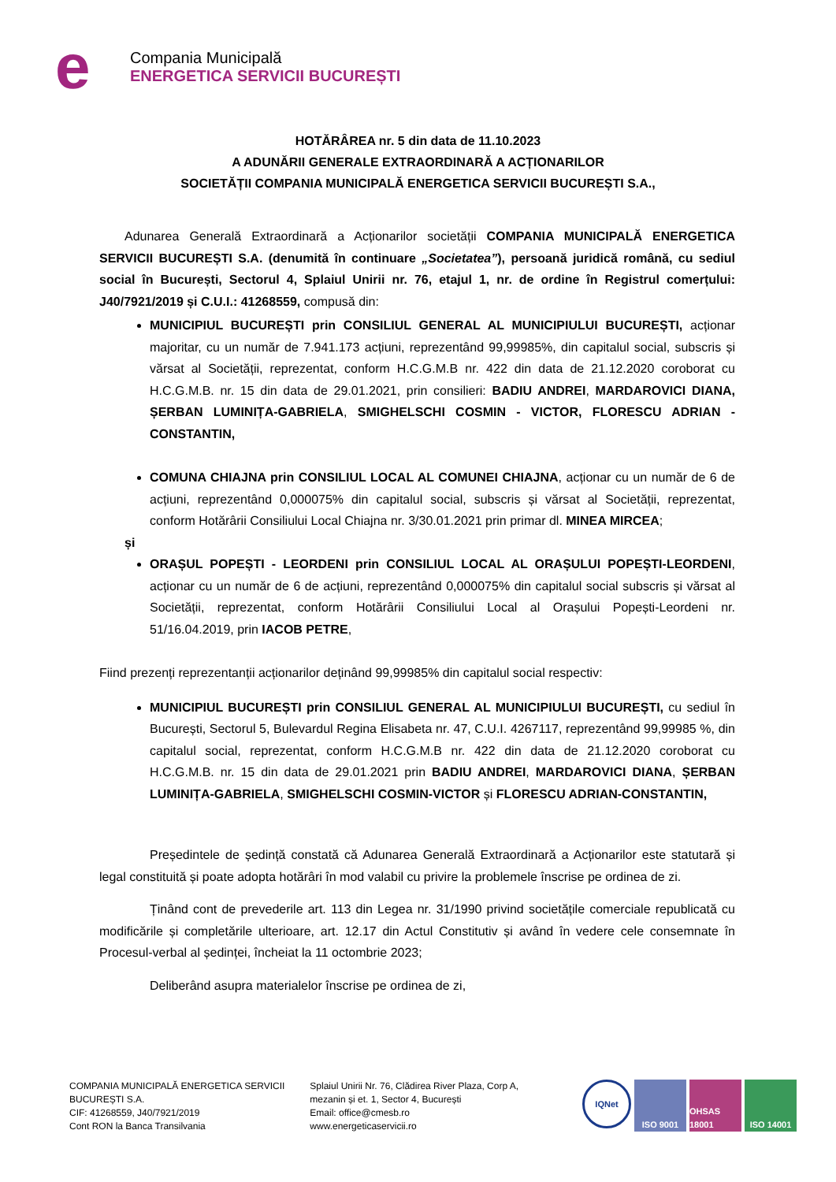e
Compania Municipală
ENERGETICA SERVICII BUCUREȘTI
HOTĂRÂREA nr. 5 din data de 11.10.2023
A ADUNĂRII GENERALE EXTRAORDINARĂ A ACȚIONARILOR
SOCIETĂȚII COMPANIA MUNICIPALĂ ENERGETICA SERVICII BUCUREȘTI S.A.,
Adunarea Generală Extraordinară a Acționarilor societății COMPANIA MUNICIPALĂ ENERGETICA SERVICII BUCUREȘTI S.A. (denumită în continuare „Societatea”), persoană juridică română, cu sediul social în București, Sectorul 4, Splaiul Unirii nr. 76, etajul 1, nr. de ordine în Registrul comerțului: J40/7921/2019 și C.U.I.: 41268559, compusă din:
MUNICIPIUL BUCUREȘTI prin CONSILIUL GENERAL AL MUNICIPIULUI BUCUREȘTI, acționar majoritar, cu un număr de 7.941.173 acțiuni, reprezentând 99,99985%, din capitalul social, subscris și vărsat al Societății, reprezentat, conform H.C.G.M.B nr. 422 din data de 21.12.2020 coroborat cu H.C.G.M.B. nr. 15 din data de 29.01.2021, prin consilieri: BADIU ANDREI, MARDAROVICI DIANA, ȘERBAN LUMINIȚA-GABRIELA, SMIGHELSCHI COSMIN - VICTOR, FLORESCU ADRIAN - CONSTANTIN,
COMUNA CHIAJNA prin CONSILIUL LOCAL AL COMUNEI CHIAJNA, acționar cu un număr de 6 de acțiuni, reprezentând 0,000075% din capitalul social, subscris și vărsat al Societății, reprezentat, conform Hotărârii Consiliului Local Chiajna nr. 3/30.01.2021 prin primar dl. MINEA MIRCEA;
și
ORAȘUL POPEȘTI - LEORDENI prin CONSILIUL LOCAL AL ORAȘULUI POPEȘTI-LEORDENI, acționar cu un număr de 6 de acțiuni, reprezentând 0,000075% din capitalul social subscris și vărsat al Societății, reprezentat, conform Hotărârii Consiliului Local al Orașului Popești-Leordeni nr. 51/16.04.2019, prin IACOB PETRE,
Fiind prezenți reprezentanții acționarilor deținând 99,99985% din capitalul social respectiv:
MUNICIPIUL BUCUREȘTI prin CONSILIUL GENERAL AL MUNICIPIULUI BUCUREȘTI, cu sediul în București, Sectorul 5, Bulevardul Regina Elisabeta nr. 47, C.U.I. 4267117, reprezentând 99,99985 %, din capitalul social, reprezentat, conform H.C.G.M.B nr. 422 din data de 21.12.2020 coroborat cu H.C.G.M.B. nr. 15 din data de 29.01.2021 prin BADIU ANDREI, MARDAROVICI DIANA, ȘERBAN LUMINIȚA-GABRIELA, SMIGHELSCHI COSMIN-VICTOR și FLORESCU ADRIAN-CONSTANTIN,
Președintele de ședință constată că Adunarea Generală Extraordinară a Acționarilor este statutară și legal constituită și poate adopta hotărâri în mod valabil cu privire la problemele înscrise pe ordinea de zi.
Ținând cont de prevederile art. 113 din Legea nr. 31/1990 privind societățile comerciale republicată cu modificările și completările ulterioare, art. 12.17 din Actul Constitutiv și având în vedere cele consemnate în Procesul-verbal al ședinței, încheiat la 11 octombrie 2023;
Deliberând asupra materialelor înscrise pe ordinea de zi,
COMPANIA MUNICIPALĂ ENERGETICA SERVICII BUCUREȘTI S.A.
CIF: 41268559, J40/7921/2019
Cont RON la Banca Transilvania
Splaiul Unirii Nr. 76, Clădirea River Plaza, Corp A, mezanin și et. 1, Sector 4, București
Email: office@cmesb.ro
www.energeticaservicii.ro
IQNet
ISO 9001 OHSAS 18001
ISO 14001